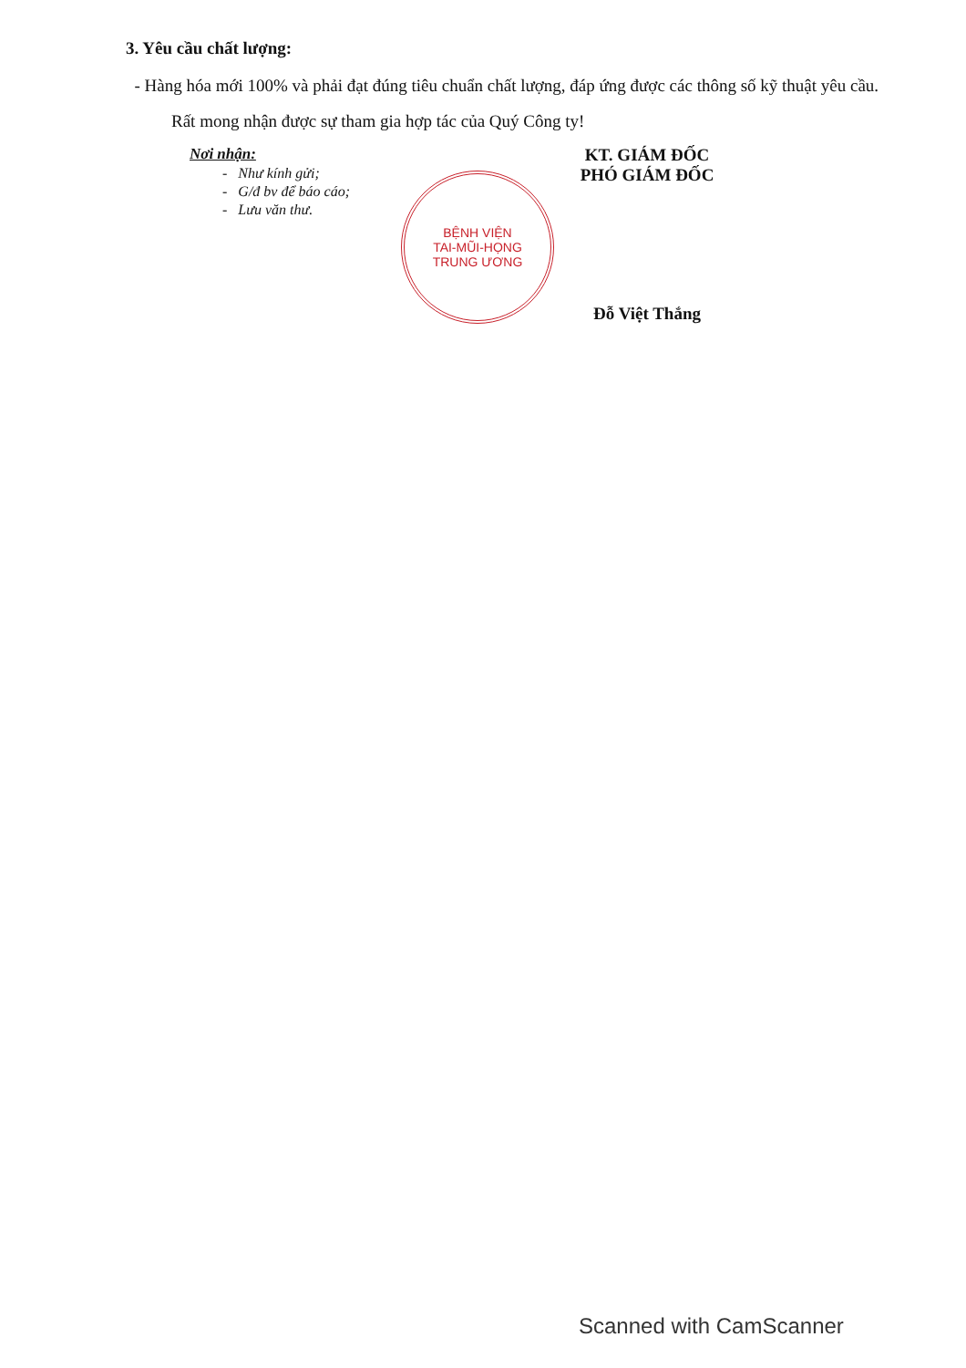3. Yêu cầu chất lượng:
- Hàng hóa mới 100% và phải đạt đúng tiêu chuẩn chất lượng, đáp ứng được các thông số kỹ thuật yêu cầu.
Rất mong nhận được sự tham gia hợp tác của Quý Công ty!
Nơi nhận:
- Như kính gửi;
- G/đ bv để báo cáo;
- Lưu văn thư.
KT. GIÁM ĐỐC
PHÓ GIÁM ĐỐC
BỆNH VIỆN
TAI-MŨI-HỌNG
TRUNG ƯƠNG
Đỗ Việt Thắng
Scanned with CamScanner